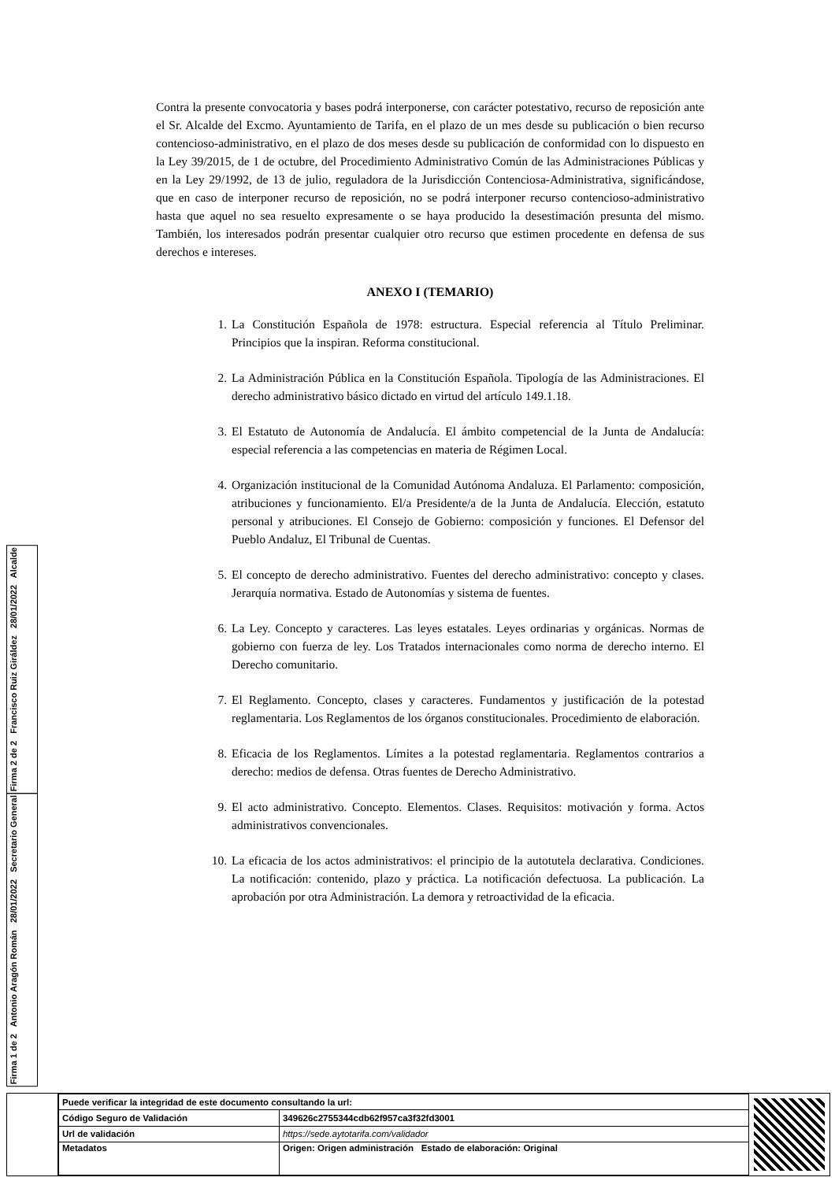Contra la presente convocatoria y bases podrá interponerse, con carácter potestativo, recurso de reposición ante el Sr. Alcalde del Excmo. Ayuntamiento de Tarifa, en el plazo de un mes desde su publicación o bien recurso contencioso-administrativo, en el plazo de dos meses desde su publicación de conformidad con lo dispuesto en la Ley 39/2015, de 1 de octubre, del Procedimiento Administrativo Común de las Administraciones Públicas y en la Ley 29/1992, de 13 de julio, reguladora de la Jurisdicción Contenciosa-Administrativa, significándose, que en caso de interponer recurso de reposición, no se podrá interponer recurso contencioso-administrativo hasta que aquel no sea resuelto expresamente o se haya producido la desestimación presunta del mismo. También, los interesados podrán presentar cualquier otro recurso que estimen procedente en defensa de sus derechos e intereses.
ANEXO I (TEMARIO)
1. La Constitución Española de 1978: estructura. Especial referencia al Título Preliminar. Principios que la inspiran. Reforma constitucional.
2. La Administración Pública en la Constitución Española. Tipología de las Administraciones. El derecho administrativo básico dictado en virtud del artículo 149.1.18.
3. El Estatuto de Autonomía de Andalucía. El ámbito competencial de la Junta de Andalucía: especial referencia a las competencias en materia de Régimen Local.
4. Organización institucional de la Comunidad Autónoma Andaluza. El Parlamento: composición, atribuciones y funcionamiento. El/a Presidente/a de la Junta de Andalucía. Elección, estatuto personal y atribuciones. El Consejo de Gobierno: composición y funciones. El Defensor del Pueblo Andaluz, El Tribunal de Cuentas.
5. El concepto de derecho administrativo. Fuentes del derecho administrativo: concepto y clases. Jerarquía normativa. Estado de Autonomías y sistema de fuentes.
6. La Ley. Concepto y caracteres. Las leyes estatales. Leyes ordinarias y orgánicas. Normas de gobierno con fuerza de ley. Los Tratados internacionales como norma de derecho interno. El Derecho comunitario.
7. El Reglamento. Concepto, clases y caracteres. Fundamentos y justificación de la potestad reglamentaria. Los Reglamentos de los órganos constitucionales. Procedimiento de elaboración.
8. Eficacia de los Reglamentos. Límites a la potestad reglamentaria. Reglamentos contrarios a derecho: medios de defensa. Otras fuentes de Derecho Administrativo.
9. El acto administrativo. Concepto. Elementos. Clases. Requisitos: motivación y forma. Actos administrativos convencionales.
10. La eficacia de los actos administrativos: el principio de la autotutela declarativa. Condiciones. La notificación: contenido, plazo y práctica. La notificación defectuosa. La publicación. La aprobación por otra Administración. La demora y retroactividad de la eficacia.
Firma 1 de 2 Antonio Aragón Román 28/01/2022 Secretario General
Firma 2 de 2 Francisco Ruiz Giráldez 28/01/2022 Alcalde
| Puede verificar la integridad de este documento consultando la url: | |
| Código Seguro de Validación | 349626c2755344cdb62f957ca3f32fd3001 |
| Url de validación | https://sede.aytotarifa.com/validador |
| Metadatos | Origen: Origen administración Estado de elaboración: Original |